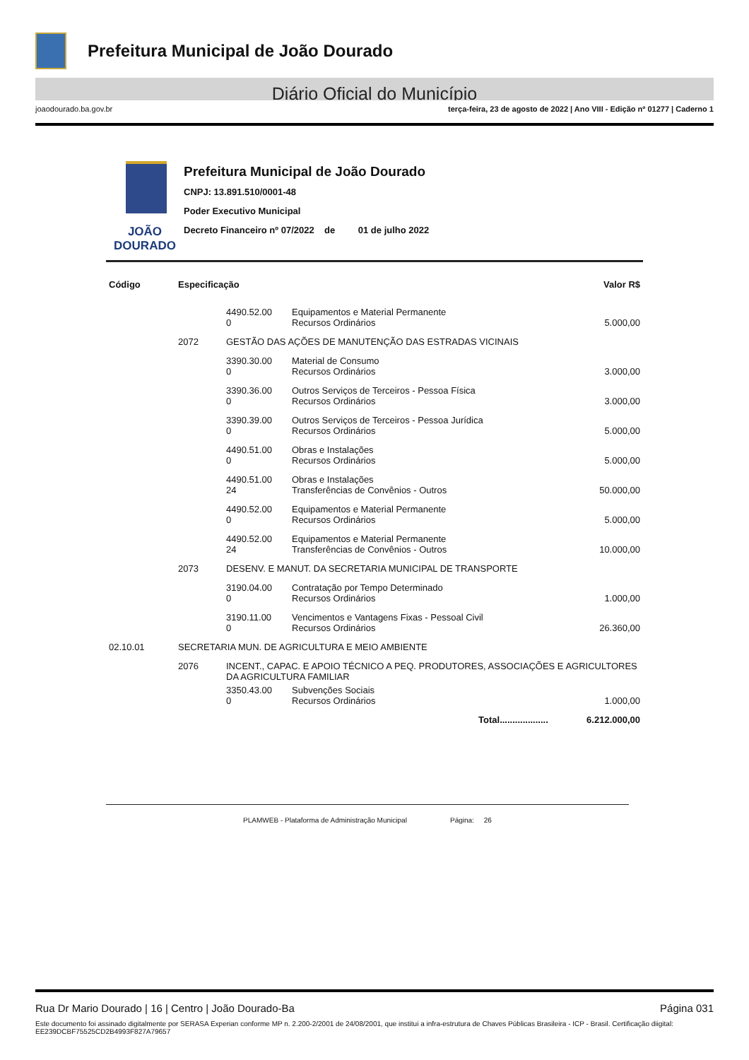Prefeitura Municipal de João Dourado
Diário Oficial do Município
joaodourado.ba.gov.br terça-feira, 23 de agosto de 2022 | Ano VIII - Edição nº 01277 | Caderno 1
JOÃO
DOURADO
Prefeitura Municipal de João Dourado
CNPJ: 13.891.510/0001-48
Poder Executivo Municipal
Decreto Financeiro nº 07/2022 de 01 de julho 2022
| Código | Especificação | | | Valor R$ |
| --- | --- | --- | --- | --- |
| | | 4490.52.00 0 | Equipamentos e Material Permanente Recursos Ordinários | 5.000,00 |
| | 2072 | GESTÃO DAS AÇÕES DE MANUTENÇÃO DAS ESTRADAS VICINAIS | | |
| | | 3390.30.00 0 | Material de Consumo Recursos Ordinários | 3.000,00 |
| | | 3390.36.00 0 | Outros Serviços de Terceiros - Pessoa Física Recursos Ordinários | 3.000,00 |
| | | 3390.39.00 0 | Outros Serviços de Terceiros - Pessoa Jurídica Recursos Ordinários | 5.000,00 |
| | | 4490.51.00 0 | Obras e Instalações Recursos Ordinários | 5.000,00 |
| | | 4490.51.00 24 | Obras e Instalações Transferências de Convênios - Outros | 50.000,00 |
| | | 4490.52.00 0 | Equipamentos e Material Permanente Recursos Ordinários | 5.000,00 |
| | | 4490.52.00 24 | Equipamentos e Material Permanente Transferências de Convênios - Outros | 10.000,00 |
| | 2073 | DESENV. E MANUT. DA SECRETARIA MUNICIPAL DE TRANSPORTE | | |
| | | 3190.04.00 0 | Contratação por Tempo Determinado Recursos Ordinários | 1.000,00 |
| | | 3190.11.00 0 | Vencimentos e Vantagens Fixas - Pessoal Civil Recursos Ordinários | 26.360,00 |
| 02.10.01 | SECRETARIA MUN. DE AGRICULTURA E MEIO AMBIENTE | | | |
| | 2076 | INCENT., CAPAC. E APOIO TÉCNICO A PEQ. PRODUTORES, ASSOCIAÇÕES E AGRICULTORES DA AGRICULTURA FAMILIAR | | |
| | | 3350.43.00 0 | Subvenções Sociais Recursos Ordinários | 1.000,00 |
| | | | Total................... | 6.212.000,00 |
PLAMWEB - Plataforma de Administração Municipal Página: 26
Rua Dr Mario Dourado | 16 | Centro | João Dourado-Ba Página 031
Este documento foi assinado digitalmente por SERASA Experian conforme MP n. 2.200-2/2001 de 24/08/2001, que institui a infra-estrutura de Chaves Públicas Brasileira - ICP - Brasil. Certificação diigital: EE239DCBF75525CD2B4993F827A79657